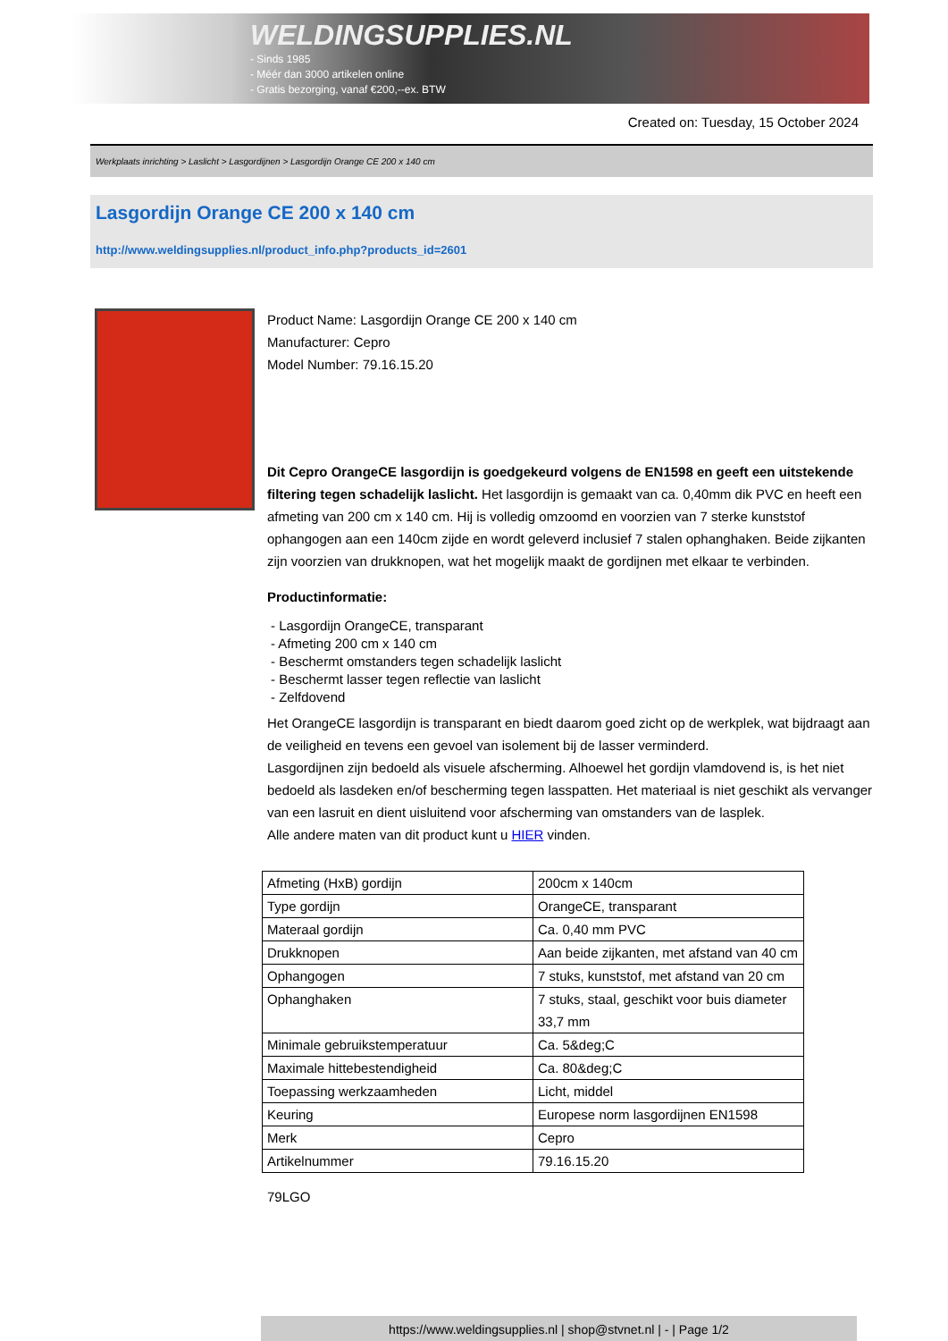WELDINGSUPPLIES.NL
- Sinds 1985
- Méér dan 3000 artikelen online
- Gratis bezorging, vanaf €200,--ex. BTW
Created on: Tuesday, 15 October 2024
Werkplaats inrichting > Laslicht > Lasgordijnen > Lasgordijn Orange CE 200 x 140 cm
Lasgordijn Orange CE 200 x 140 cm
http://www.weldingsupplies.nl/product_info.php?products_id=2601
Product Name: Lasgordijn Orange CE 200 x 140 cm
Manufacturer: Cepro
Model Number: 79.16.15.20
Dit Cepro OrangeCE lasgordijn is goedgekeurd volgens de EN1598 en geeft een uitstekende filtering tegen schadelijk laslicht. Het lasgordijn is gemaakt van ca. 0,40mm dik PVC en heeft een afmeting van 200 cm x 140 cm. Hij is volledig omzoomd en voorzien van 7 sterke kunststof ophangogen aan een 140cm zijde en wordt geleverd inclusief 7 stalen ophanghaken. Beide zijkanten zijn voorzien van drukknopen, wat het mogelijk maakt de gordijnen met elkaar te verbinden.
Productinformatie:
- Lasgordijn OrangeCE, transparant
- Afmeting 200 cm x 140 cm
- Beschermt omstanders tegen schadelijk laslicht
- Beschermt lasser tegen reflectie van laslicht
- Zelfdovend
Het OrangeCE lasgordijn is transparant en biedt daarom goed zicht op de werkplek, wat bijdraagt aan de veiligheid en tevens een gevoel van isolement bij de lasser verminderd.
Lasgordijnen zijn bedoeld als visuele afscherming. Alhoewel het gordijn vlamdovend is, is het niet bedoeld als lasdeken en/of bescherming tegen lasspatten. Het materiaal is niet geschikt als vervanger van een lasruit en dient uisluitend voor afscherming van omstanders van de lasplek.
Alle andere maten van dit product kunt u HIER vinden.
| Afmeting (HxB) gordijn | 200cm x 140cm |
| Type gordijn | OrangeCE, transparant |
| Materaal gordijn | Ca. 0,40 mm PVC |
| Drukknopen | Aan beide zijkanten, met afstand van 40 cm |
| Ophangogen | 7 stuks, kunststof, met afstand van 20 cm |
| Ophanghaken | 7 stuks, staal, geschikt voor buis diameter 33,7 mm |
| Minimale gebruikstemperatuur | Ca. 5&deg;C |
| Maximale hittebestendigheid | Ca. 80&deg;C |
| Toepassing werkzaamheden | Licht, middel |
| Keuring | Europese norm lasgordijnen EN1598 |
| Merk | Cepro |
| Artikelnummer | 79.16.15.20 |
79LGO
https://www.weldingsupplies.nl | shop@stvnet.nl | - | Page 1/2